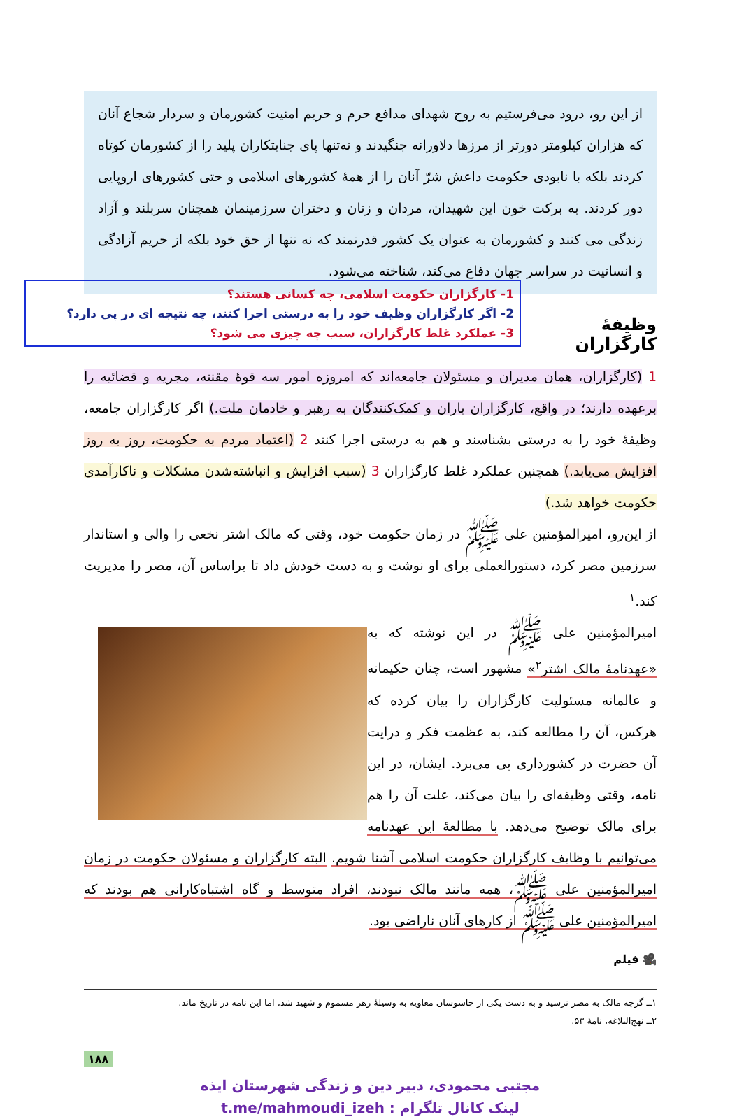از این رو، درود می‌فرستیم به روح شهدای مدافع حرم و حریم امنیت کشورمان و سردار شجاع آنان که هزاران کیلومتر دورتر از مرزها دلاورانه جنگیدند و نه‌تنها پای جنایتکاران پلید را از کشورمان کوتاه کردند بلکه با نابودی حکومت داعش شرّ آنان را از همهٔ کشورهای اسلامی و حتی کشورهای اروپایی دور کردند. به برکت خون این شهیدان، مردان و زنان و دختران سرزمینمان همچنان سربلند و آزاد زندگی می کنند و کشورمان به عنوان یک کشور قدرتمند که نه تنها از حق خود بلکه از حریم آزادگی و انسانیت در سراسر جهان دفاع می‌کند، شناخته می‌شود.
1- کارگزاران حکومت اسلامی، چه کسانی هستند؟
2- اگر کارگزاران وظیف خود را به درستی اجرا کنند، چه نتیجه ای در پی دارد؟
3- عملکرد غلط کارگزاران، سبب چه چیزی می شود؟
وظیفهٔ کارگزاران
1 (کارگزاران، همان مدیران و مسئولان جامعه‌اند که امروزه امور سه قوهٔ مقننه، مجریه و قضائیه را برعهده دارند؛ در واقع، کارگزاران یاران و کمک‌کنندگان به رهبر و خادمان ملت.) اگر کارگزاران جامعه، وظیفهٔ خود را به درستی بشناسند و هم به درستی اجرا کنند 2 (اعتماد مردم به حکومت، روز به روز افزایش می‌یابد.) همچنین عملکرد غلط کارگزاران 3 (سبب افزایش و انباشته‌شدن مشکلات و ناکارآمدی حکومت خواهد شد.)
از این‌رو، امیرالمؤمنین علی ﷺ در زمان حکومت خود، وقتی که مالک اشتر نخعی را والی و استاندار سرزمین مصر کرد، دستورالعملی برای او نوشت و به دست خودش داد تا براساس آن، مصر را مدیریت کند.<sup>۱</sup>
امیرالمؤمنین علی ﷺ در این نوشته که به «عهدنامهٔ مالک اشتر<sup>۲</sup>» مشهور است، چنان حکیمانه و عالمانه مسئولیت کارگزاران را بیان کرده که هرکس، آن را مطالعه کند، به عظمت فکر و درایت آن حضرت در کشورداری پی می‌برد. ایشان، در این نامه، وقتی وظیفه‌ای را بیان می‌کند، علت آن را هم برای مالک توضیح می‌دهد. با مطالعهٔ این عهدنامه می‌توانیم با وظایف کارگزاران حکومت اسلامی آشنا شویم. البته کارگزاران و مسئولان حکومت در زمان امیرالمؤمنین علی ﷺ، همه مانند مالک نبودند، افراد متوسط و گاه اشتباه‌کارانی هم بودند که امیرالمؤمنین علی ﷺ از کارهای آنان ناراضی بود.
🎥 فیلم
۱ــ گرچه مالک به مصر نرسید و به دست یکی از جاسوسان معاویه به وسیلهٔ زهر مسموم و شهید شد، اما این نامه در تاریخ ماند.
۲ــ نهج‌البلاغه، نامهٔ ۵۳.
۱۸۸
مجتبی محمودی، دبیر دین و زندگی شهرستان ایذه
لینک کانال تلگرام : t.me/mahmoudi_izeh